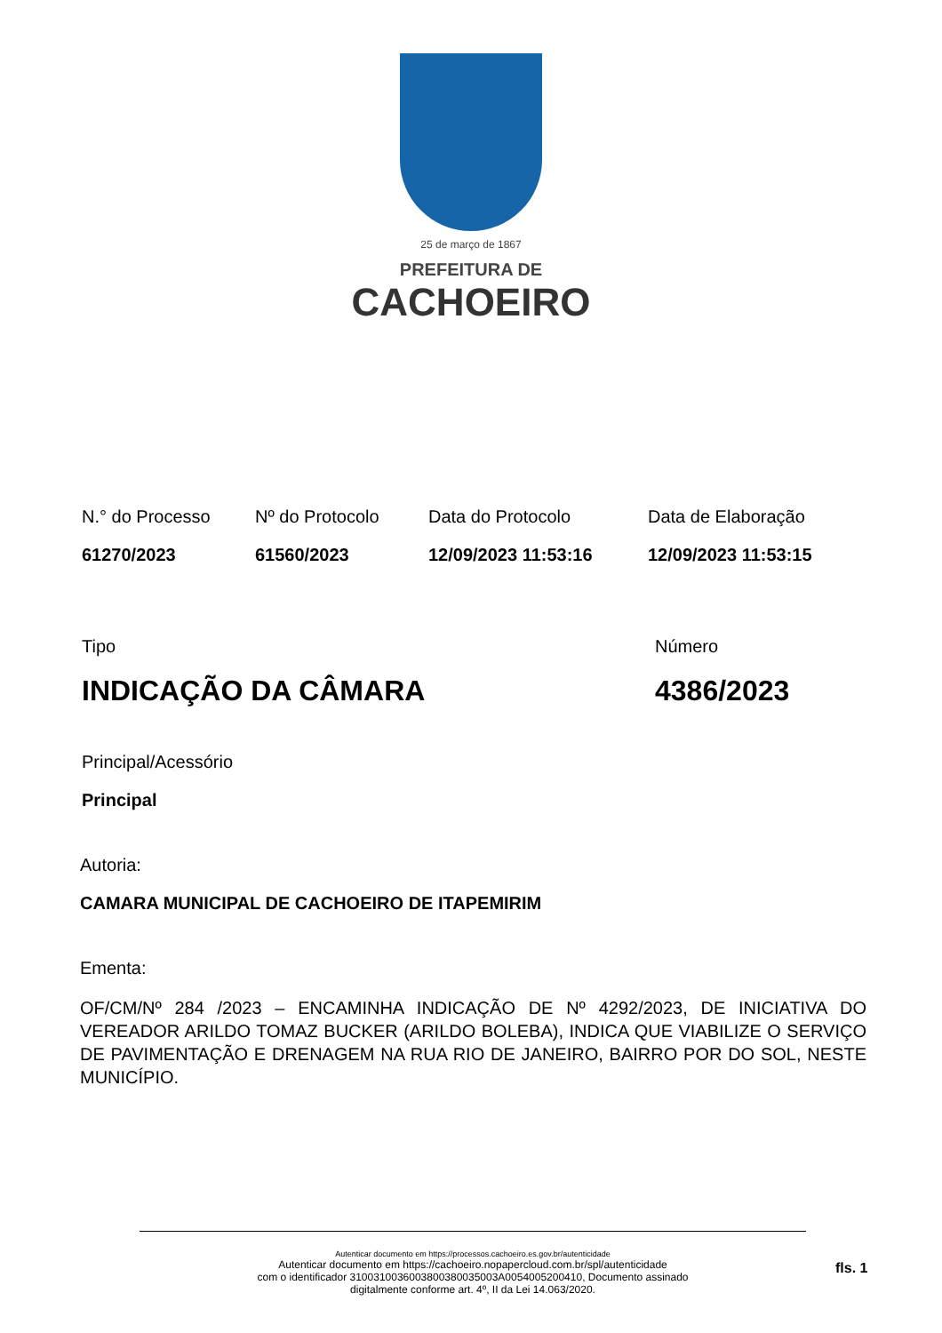25 de março de 1867
PREFEITURA DE
CACHOEIRO
N.° do Processo
61270/2023
Nº do Protocolo
61560/2023
Data do Protocolo
12/09/2023 11:53:16
Data de Elaboração
12/09/2023 11:53:15
Tipo
INDICAÇÃO DA CÂMARA
Número
4386/2023
Principal/Acessório
Principal
Autoria:
CAMARA MUNICIPAL DE CACHOEIRO DE ITAPEMIRIM
Ementa:
OF/CM/Nº 284 /2023 – ENCAMINHA INDICAÇÃO DE Nº 4292/2023, DE INICIATIVA DO VEREADOR ARILDO TOMAZ BUCKER (ARILDO BOLEBA), INDICA QUE VIABILIZE O SERVIÇO DE PAVIMENTAÇÃO E DRENAGEM NA RUA RIO DE JANEIRO, BAIRRO POR DO SOL, NESTE MUNICÍPIO.
Autenticar documento em https://processos.cachoeiro.es.gov.br/autenticidade
Autenticar documento em https://cachoeiro.nopapercloud.com.br/spl/autenticidade
com o identificador 3100310036003800380035003A0054005200410, Documento assinado
digitalmente conforme art. 4º, II da Lei 14.063/2020.
fls. 1